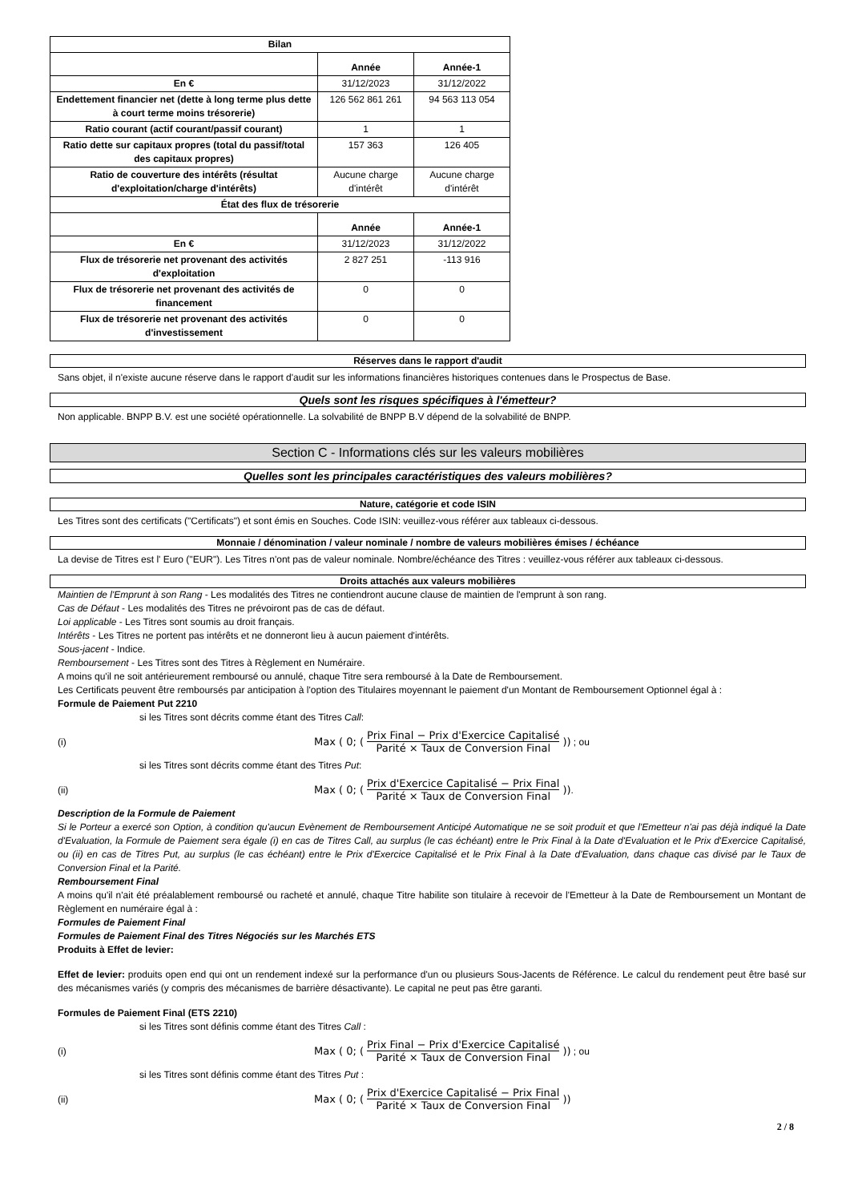| Bilan | | |
| | Année | Année-1 |
| En € | 31/12/2023 | 31/12/2022 |
| Endettement financier net (dette à long terme plus dette à court terme moins trésorerie) | 126 562 861 261 | 94 563 113 054 |
| Ratio courant (actif courant/passif courant) | 1 | 1 |
| Ratio dette sur capitaux propres (total du passif/total des capitaux propres) | 157 363 | 126 405 |
| Ratio de couverture des intérêts (résultat d'exploitation/charge d'intérêts) | Aucune charge d'intérêt | Aucune charge d'intérêt |
| État des flux de trésorerie | | |
| | Année | Année-1 |
| En € | 31/12/2023 | 31/12/2022 |
| Flux de trésorerie net provenant des activités d'exploitation | 2 827 251 | -113 916 |
| Flux de trésorerie net provenant des activités de financement | 0 | 0 |
| Flux de trésorerie net provenant des activités d'investissement | 0 | 0 |
Réserves dans le rapport d'audit
Sans objet, il n'existe aucune réserve dans le rapport d'audit sur les informations financières historiques contenues dans le Prospectus de Base.
Quels sont les risques spécifiques à l'émetteur?
Non applicable. BNPP B.V. est une société opérationnelle. La solvabilité de BNPP B.V dépend de la solvabilité de BNPP.
Section C - Informations clés sur les valeurs mobilières
Quelles sont les principales caractéristiques des valeurs mobilières?
Nature, catégorie et code ISIN
Les Titres sont des certificats ("Certificats") et sont émis en Souches. Code ISIN: veuillez-vous référer aux tableaux ci-dessous.
Monnaie / dénomination / valeur nominale / nombre de valeurs mobilières émises / échéance
La devise de Titres est l' Euro ("EUR"). Les Titres n'ont pas de valeur nominale. Nombre/échéance des Titres : veuillez-vous référer aux tableaux ci-dessous.
Droits attachés aux valeurs mobilières
Maintien de l'Emprunt à son Rang - Les modalités des Titres ne contiendront aucune clause de maintien de l'emprunt à son rang.
Cas de Défaut - Les modalités des Titres ne prévoiront pas de cas de défaut.
Loi applicable - Les Titres sont soumis au droit français.
Intérêts - Les Titres ne portent pas intérêts et ne donneront lieu à aucun paiement d'intérêts.
Sous-jacent - Indice.
Remboursement - Les Titres sont des Titres à Règlement en Numéraire.
A moins qu'il ne soit antérieurement remboursé ou annulé, chaque Titre sera remboursé à la Date de Remboursement.
Les Certificats peuvent être remboursés par anticipation à l'option des Titulaires moyennant le paiement d'un Montant de Remboursement Optionnel égal à :
Formule de Paiement Put 2210
si les Titres sont décrits comme étant des Titres Call:
(i) Max ( 0; ( Prix Final − Prix d'Exercice Capitalisé Parité × Taux de Conversion Final )) ; ou
si les Titres sont décrits comme étant des Titres Put:
(ii) Max ( 0; ( Prix d'Exercice Capitalisé − Prix Final Parité × Taux de Conversion Final )) .
Description de la Formule de Paiement
Si le Porteur a exercé son Option, à condition qu'aucun Evènement de Remboursement Anticipé Automatique ne se soit produit et que l'Emetteur n'ai pas déjà indiqué la Date d'Evaluation, la Formule de Paiement sera égale (i) en cas de Titres Call, au surplus (le cas échéant) entre le Prix Final à la Date d'Evaluation et le Prix d'Exercice Capitalisé, ou (ii) en cas de Titres Put, au surplus (le cas échéant) entre le Prix d'Exercice Capitalisé et le Prix Final à la Date d'Evaluation, dans chaque cas divisé par le Taux de Conversion Final et la Parité.
Remboursement Final
A moins qu'il n'ait été préalablement remboursé ou racheté et annulé, chaque Titre habilite son titulaire à recevoir de l'Emetteur à la Date de Remboursement un Montant de Règlement en numéraire égal à :
Formules de Paiement Final
Formules de Paiement Final des Titres Négociés sur les Marchés ETS
Produits à Effet de levier:
Effet de levier: produits open end qui ont un rendement indexé sur la performance d'un ou plusieurs Sous-Jacents de Référence. Le calcul du rendement peut être basé sur des mécanismes variés (y compris des mécanismes de barrière désactivante). Le capital ne peut pas être garanti.
Formules de Paiement Final (ETS 2210)
si les Titres sont définis comme étant des Titres Call :
(i) Max ( 0; ( Prix Final − Prix d'Exercice Capitalisé Parité × Taux de Conversion Final )) ; ou
si les Titres sont définis comme étant des Titres Put :
(ii) Max ( 0; ( Prix d'Exercice Capitalisé − Prix Final Parité × Taux de Conversion Final ))
2 / 8